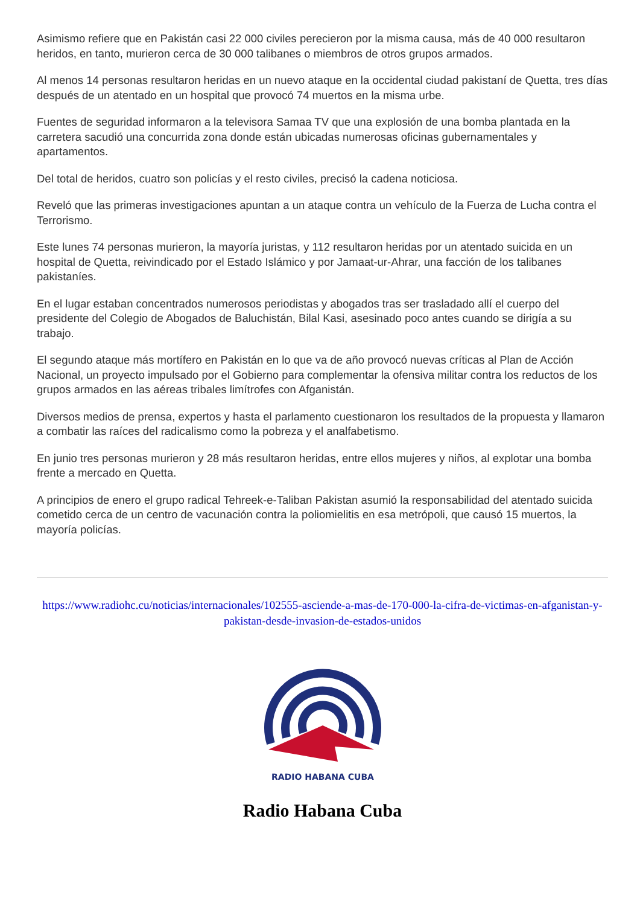Asimismo refiere que en Pakistán casi 22 000 civiles perecieron por la misma causa, más de 40 000 resultaron heridos, en tanto, murieron cerca de 30 000 talibanes o miembros de otros grupos armados.
Al menos 14 personas resultaron heridas en un nuevo ataque en la occidental ciudad pakistaní de Quetta, tres días después de un atentado en un hospital que provocó 74 muertos en la misma urbe.
Fuentes de seguridad informaron a la televisora Samaa TV que una explosión de una bomba plantada en la carretera sacudió una concurrida zona donde están ubicadas numerosas oficinas gubernamentales y apartamentos.
Del total de heridos, cuatro son policías y el resto civiles, precisó la cadena noticiosa.
Reveló que las primeras investigaciones apuntan a un ataque contra un vehículo de la Fuerza de Lucha contra el Terrorismo.
Este lunes 74 personas murieron, la mayoría juristas, y 112 resultaron heridas por un atentado suicida en un hospital de Quetta, reivindicado por el Estado Islámico y por Jamaat-ur-Ahrar, una facción de los talibanes pakistaníes.
En el lugar estaban concentrados numerosos periodistas y abogados tras ser trasladado allí el cuerpo del presidente del Colegio de Abogados de Baluchistán, Bilal Kasi, asesinado poco antes cuando se dirigía a su trabajo.
El segundo ataque más mortífero en Pakistán en lo que va de año provocó nuevas críticas al Plan de Acción Nacional, un proyecto impulsado por el Gobierno para complementar la ofensiva militar contra los reductos de los grupos armados en las aéreas tribales limítrofes con Afganistán.
Diversos medios de prensa, expertos y hasta el parlamento cuestionaron los resultados de la propuesta y llamaron a combatir las raíces del radicalismo como la pobreza y el analfabetismo.
En junio tres personas murieron y 28 más resultaron heridas, entre ellos mujeres y niños, al explotar una bomba frente a mercado en Quetta.
A principios de enero el grupo radical Tehreek-e-Taliban Pakistan asumió la responsabilidad del atentado suicida cometido cerca de un centro de vacunación contra la poliomielitis en esa metrópoli, que causó 15 muertos, la mayoría policías.
https://www.radiohc.cu/noticias/internacionales/102555-asciende-a-mas-de-170-000-la-cifra-de-victimas-en-afganistan-y-pakistan-desde-invasion-de-estados-unidos
RADIO HABANA CUBA
Radio Habana Cuba